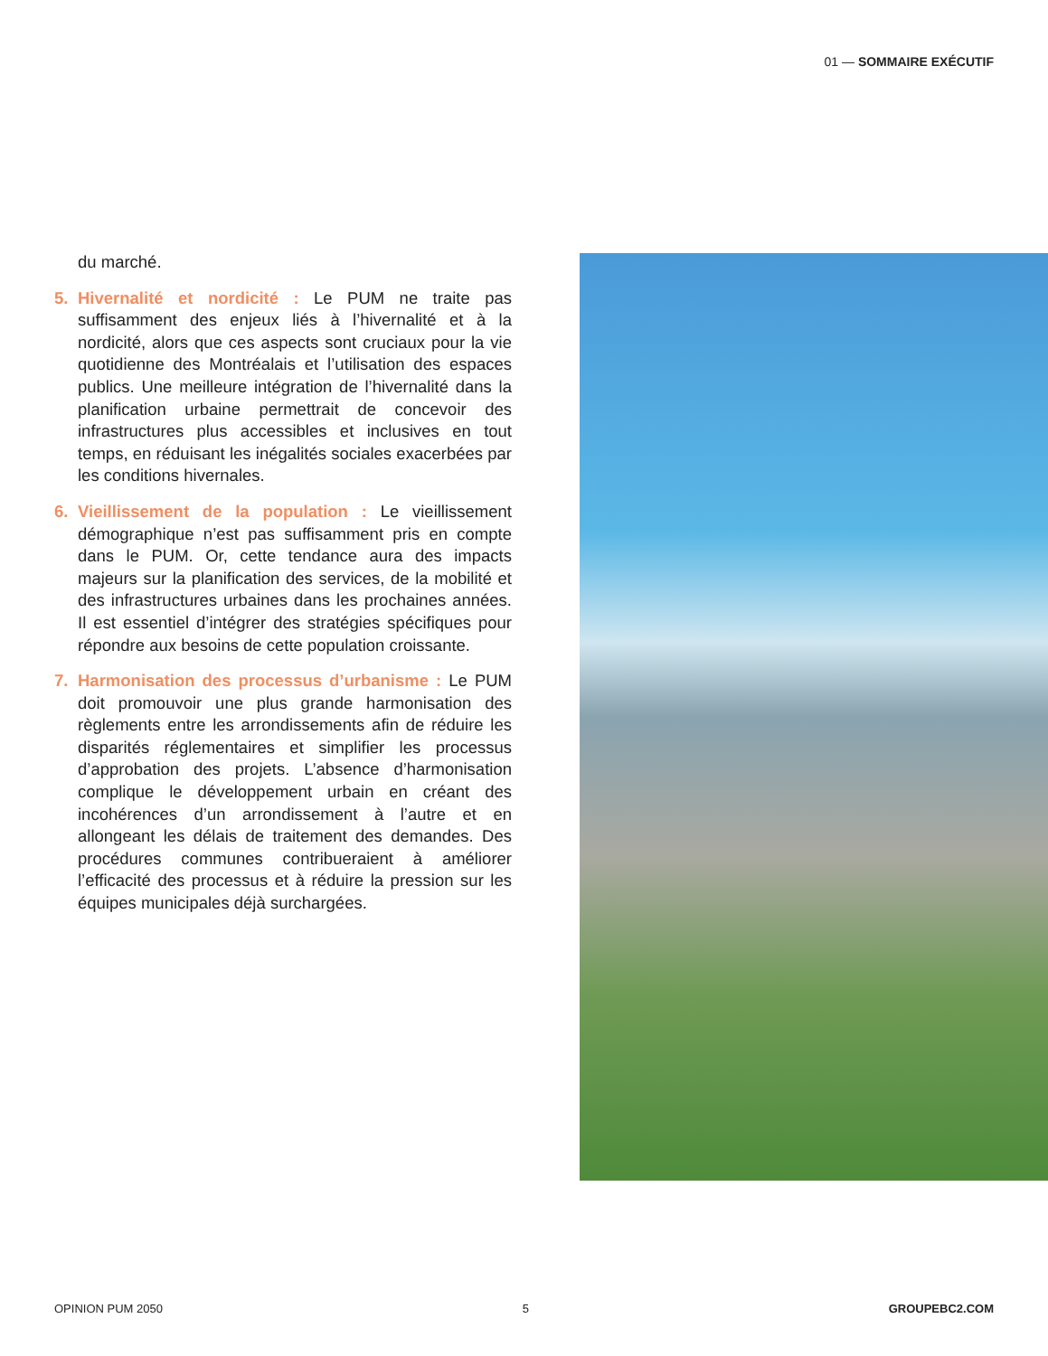01 — SOMMAIRE EXÉCUTIF
du marché.
5. Hivernalité et nordicité : Le PUM ne traite pas suffisamment des enjeux liés à l’hivernalité et à la nordicité, alors que ces aspects sont cruciaux pour la vie quotidienne des Montréalais et l’utilisation des espaces publics. Une meilleure intégration de l’hivernalité dans la planification urbaine permettrait de concevoir des infrastructures plus accessibles et inclusives en tout temps, en réduisant les inégalités sociales exacerbées par les conditions hivernales.
6. Vieillissement de la population : Le vieillissement démographique n’est pas suffisamment pris en compte dans le PUM. Or, cette tendance aura des impacts majeurs sur la planification des services, de la mobilité et des infrastructures urbaines dans les prochaines années. Il est essentiel d’intégrer des stratégies spécifiques pour répondre aux besoins de cette population croissante.
7. Harmonisation des processus d’urbanisme : Le PUM doit promouvoir une plus grande harmonisation des règlements entre les arrondissements afin de réduire les disparités réglementaires et simplifier les processus d’approbation des projets. L’absence d’harmonisation complique le développement urbain en créant des incohérences d’un arrondissement à l’autre et en allongeant les délais de traitement des demandes. Des procédures communes contribueraient à améliorer l’efficacité des processus et à réduire la pression sur les équipes municipales déjà surchargées.
OPINION PUM 2050 5 GROUPEBC2.COM